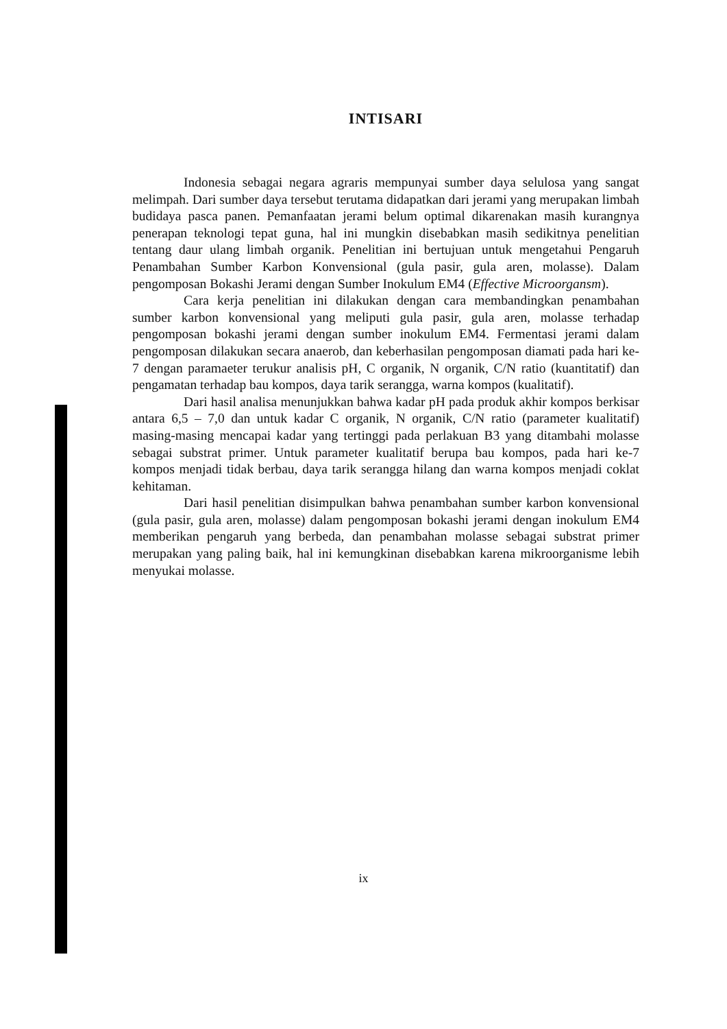INTISARI
Indonesia sebagai negara agraris mempunyai sumber daya selulosa yang sangat melimpah. Dari sumber daya tersebut terutama didapatkan dari jerami yang merupakan limbah budidaya pasca panen. Pemanfaatan jerami belum optimal dikarenakan masih kurangnya penerapan teknologi tepat guna, hal ini mungkin disebabkan masih sedikitnya penelitian tentang daur ulang limbah organik. Penelitian ini bertujuan untuk mengetahui Pengaruh Penambahan Sumber Karbon Konvensional (gula pasir, gula aren, molasse). Dalam pengomposan Bokashi Jerami dengan Sumber Inokulum EM4 (Effective Microorgansm).
Cara kerja penelitian ini dilakukan dengan cara membandingkan penambahan sumber karbon konvensional yang meliputi gula pasir, gula aren, molasse terhadap pengomposan bokashi jerami dengan sumber inokulum EM4. Fermentasi jerami dalam pengomposan dilakukan secara anaerob, dan keberhasilan pengomposan diamati pada hari ke-7 dengan paramaeter terukur analisis pH, C organik, N organik, C/N ratio (kuantitatif) dan pengamatan terhadap bau kompos, daya tarik serangga, warna kompos (kualitatif).
Dari hasil analisa menunjukkan bahwa kadar pH pada produk akhir kompos berkisar antara 6,5 – 7,0 dan untuk kadar C organik, N organik, C/N ratio (parameter kualitatif) masing-masing mencapai kadar yang tertinggi pada perlakuan B3 yang ditambahi molasse sebagai substrat primer. Untuk parameter kualitatif berupa bau kompos, pada hari ke-7 kompos menjadi tidak berbau, daya tarik serangga hilang dan warna kompos menjadi coklat kehitaman.
Dari hasil penelitian disimpulkan bahwa penambahan sumber karbon konvensional (gula pasir, gula aren, molasse) dalam pengomposan bokashi jerami dengan inokulum EM4 memberikan pengaruh yang berbeda, dan penambahan molasse sebagai substrat primer merupakan yang paling baik, hal ini kemungkinan disebabkan karena mikroorganisme lebih menyukai molasse.
ix